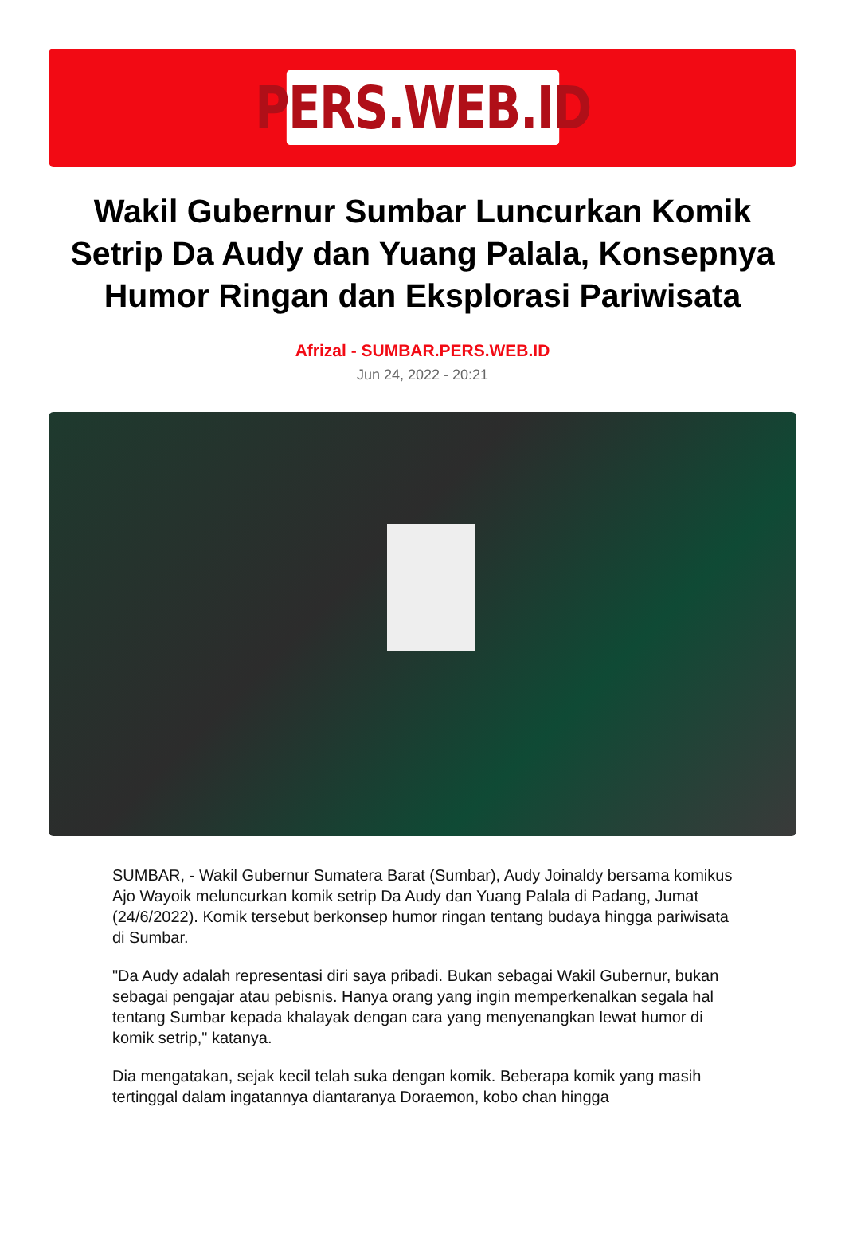PERS.WEB.ID
Wakil Gubernur Sumbar Luncurkan Komik Setrip Da Audy dan Yuang Palala, Konsepnya Humor Ringan dan Eksplorasi Pariwisata
Afrizal - SUMBAR.PERS.WEB.ID
Jun 24, 2022 - 20:21
SUMBAR, - Wakil Gubernur Sumatera Barat (Sumbar), Audy Joinaldy bersama komikus Ajo Wayoik meluncurkan komik setrip Da Audy dan Yuang Palala di Padang, Jumat (24/6/2022). Komik tersebut berkonsep humor ringan tentang budaya hingga pariwisata di Sumbar.
"Da Audy adalah representasi diri saya pribadi. Bukan sebagai Wakil Gubernur, bukan sebagai pengajar atau pebisnis. Hanya orang yang ingin memperkenalkan segala hal tentang Sumbar kepada khalayak dengan cara yang menyenangkan lewat humor di komik setrip," katanya.
Dia mengatakan, sejak kecil telah suka dengan komik. Beberapa komik yang masih tertinggal dalam ingatannya diantaranya Doraemon, kobo chan hingga